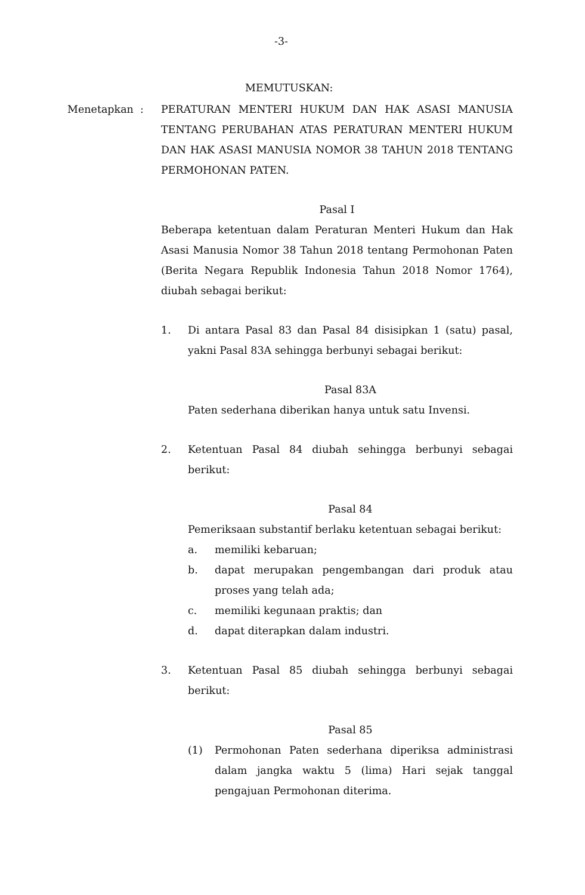-3-
MEMUTUSKAN:
Menetapkan :
PERATURAN MENTERI HUKUM DAN HAK ASASI MANUSIA TENTANG PERUBAHAN ATAS PERATURAN MENTERI HUKUM DAN HAK ASASI MANUSIA NOMOR 38 TAHUN 2018 TENTANG PERMOHONAN PATEN.
Pasal I
Beberapa ketentuan dalam Peraturan Menteri Hukum dan Hak Asasi Manusia Nomor 38 Tahun 2018 tentang Permohonan Paten (Berita Negara Republik Indonesia Tahun 2018 Nomor 1764), diubah sebagai berikut:
1. Di antara Pasal 83 dan Pasal 84 disisipkan 1 (satu) pasal, yakni Pasal 83A sehingga berbunyi sebagai berikut:
Pasal 83A
Paten sederhana diberikan hanya untuk satu Invensi.
2. Ketentuan Pasal 84 diubah sehingga berbunyi sebagai berikut:
Pasal 84
Pemeriksaan substantif berlaku ketentuan sebagai berikut:
a. memiliki kebaruan;
b. dapat merupakan pengembangan dari produk atau proses yang telah ada;
c. memiliki kegunaan praktis; dan
d. dapat diterapkan dalam industri.
3. Ketentuan Pasal 85 diubah sehingga berbunyi sebagai berikut:
Pasal 85
(1) Permohonan Paten sederhana diperiksa administrasi dalam jangka waktu 5 (lima) Hari sejak tanggal pengajuan Permohonan diterima.